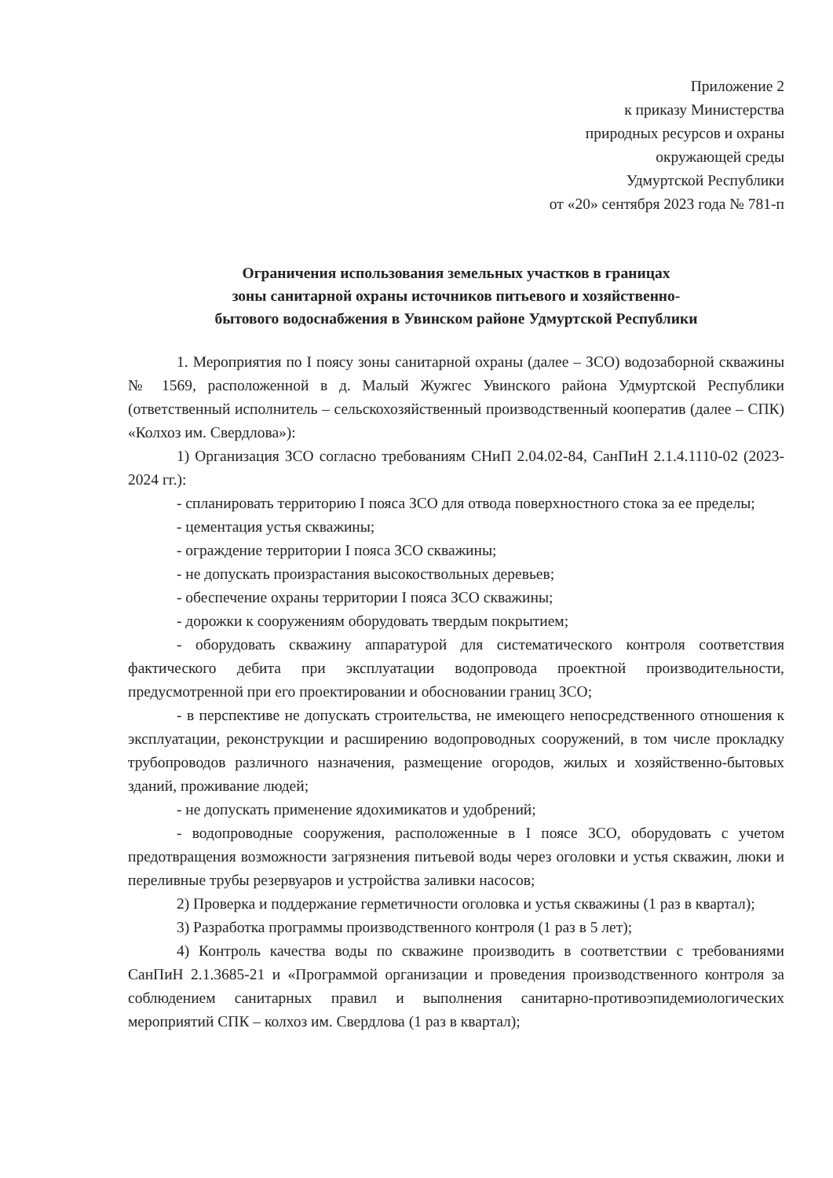Приложение 2
к приказу Министерства
природных ресурсов и охраны
окружающей среды
Удмуртской Республики
от «20» сентября 2023 года № 781-п
Ограничения использования земельных участков в границах
зоны санитарной охраны источников питьевого и хозяйственно-
бытового водоснабжения в Увинском районе Удмуртской Республики
1. Мероприятия по I поясу зоны санитарной охраны (далее – ЗСО) водозаборной скважины № 1569, расположенной в д. Малый Жужгес Увинского района Удмуртской Республики (ответственный исполнитель – сельскохозяйственный производственный кооператив (далее – СПК) «Колхоз им. Свердлова»):
1) Организация ЗСО согласно требованиям СНиП 2.04.02-84, СанПиН 2.1.4.1110-02 (2023-2024 гг.):
- спланировать территорию I пояса ЗСО для отвода поверхностного стока за ее пределы;
- цементация устья скважины;
- ограждение территории I пояса ЗСО скважины;
- не допускать произрастания высокоствольных деревьев;
- обеспечение охраны территории I пояса ЗСО скважины;
- дорожки к сооружениям оборудовать твердым покрытием;
- оборудовать скважину аппаратурой для систематического контроля соответствия фактического дебита при эксплуатации водопровода проектной производительности, предусмотренной при его проектировании и обосновании границ ЗСО;
- в перспективе не допускать строительства, не имеющего непосредственного отношения к эксплуатации, реконструкции и расширению водопроводных сооружений, в том числе прокладку трубопроводов различного назначения, размещение огородов, жилых и хозяйственно-бытовых зданий, проживание людей;
- не допускать применение ядохимикатов и удобрений;
- водопроводные сооружения, расположенные в I поясе ЗСО, оборудовать с учетом предотвращения возможности загрязнения питьевой воды через оголовки и устья скважин, люки и переливные трубы резервуаров и устройства заливки насосов;
2) Проверка и поддержание герметичности оголовка и устья скважины (1 раз в квартал);
3) Разработка программы производственного контроля (1 раз в 5 лет);
4) Контроль качества воды по скважине производить в соответствии с требованиями СанПиН 2.1.3685-21 и «Программой организации и проведения производственного контроля за соблюдением санитарных правил и выполнения санитарно-противоэпидемиологических мероприятий СПК – колхоз им. Свердлова (1 раз в квартал);